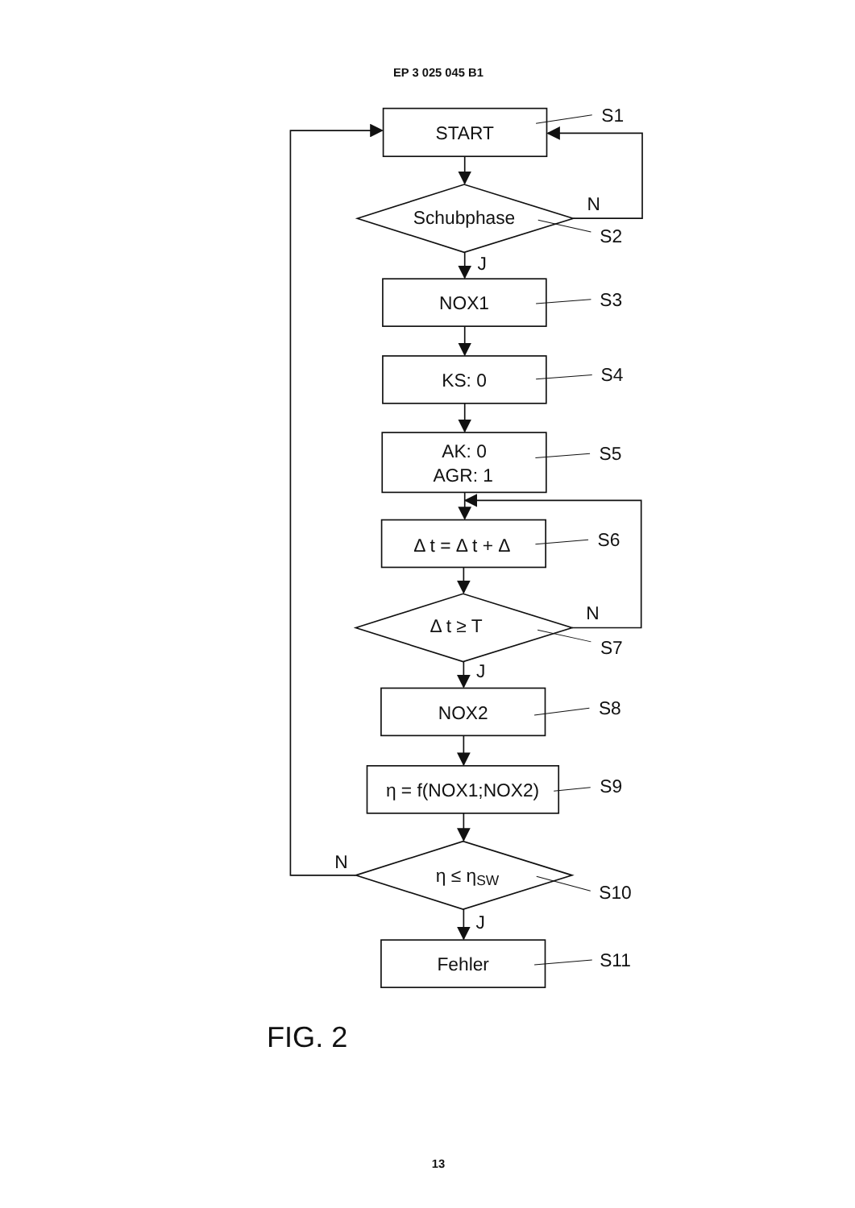EP 3 025 045 B1
START
S1
Schubphase
N
S2
J
NOX1
S3
KS: 0
S4
AK: 0
AGR: 1
S5
Δ t = Δ t + Δ
S6
Δ t ≥ T
N
S7
J
NOX2
S8
η = f(NOX1;NOX2)
S9
N
η ≤ ηSW
S10
J
Fehler
S11
FIG. 2
13